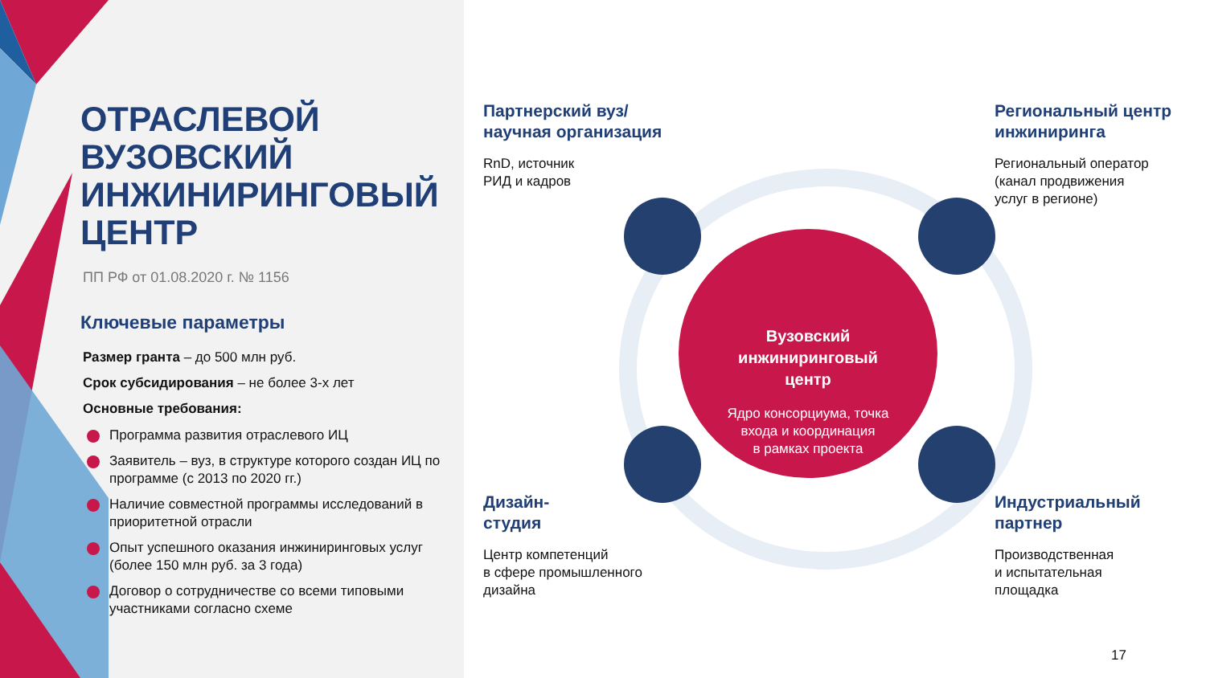ОТРАСЛЕВОЙ
ВУЗОВСКИЙ
ИНЖИНИРИНГОВЫЙ
ЦЕНТР
ПП РФ от 01.08.2020 г. № 1156
Ключевые параметры
Размер гранта – до 500 млн руб.
Срок субсидирования – не более 3-х лет
Основные требования:
Программа развития отраслевого ИЦ
Заявитель – вуз, в структуре которого создан ИЦ по программе (с 2013 по 2020 гг.)
Наличие совместной программы исследований в приоритетной отрасли
Опыт успешного оказания инжиниринговых услуг (более 150 млн руб. за 3 года)
Договор о сотрудничестве со всеми типовыми участниками согласно схеме
Партнерский вуз/
научная организация
RnD, источник
РИД и кадров
Региональный центр
инжиниринга
Региональный оператор
(канал продвижения
услуг в регионе)
Дизайн-
студия
Центр компетенций
в сфере промышленного
дизайна
Индустриальный
партнер
Производственная
и испытательная
площадка
Вузовский
инжиниринговый
центр
Ядро консорциума, точка
входа и координация
в рамках проекта
17